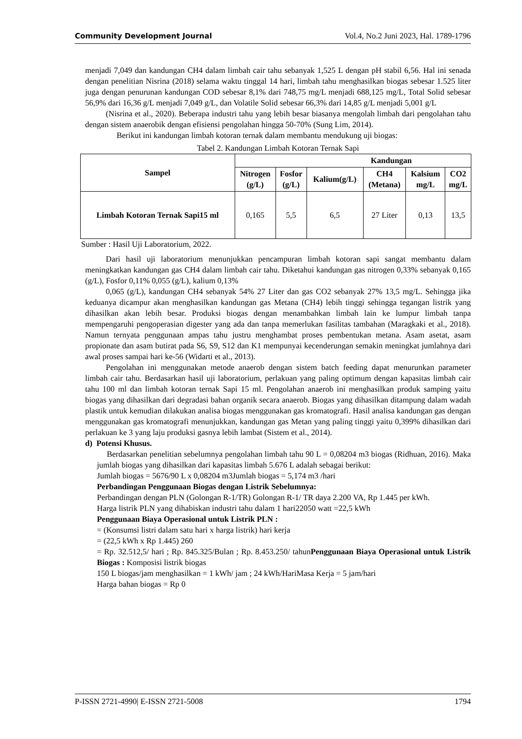Community Development Journal Vol.4, No.2 Juni 2023, Hal. 1789-1796
menjadi 7,049 dan kandungan CH4 dalam limbah cair tahu sebanyak 1,525 L dengan pH stabil 6,56. Hal ini senada dengan penelitian Nisrina (2018) selama waktu tinggal 14 hari, limbah tahu menghasilkan biogas sebesar 1.525 liter juga dengan penurunan kandungan COD sebesar 8,1% dari 748,75 mg/L menjadi 688,125 mg/L, Total Solid sebesar 56,9% dari 16,36 g/L menjadi 7,049 g/L, dan Volatile Solid sebesar 66,3% dari 14,85 g/L menjadi 5,001 g/L
(Nisrina et al., 2020). Beberapa industri tahu yang lebih besar biasanya mengolah limbah dari pengolahan tahu dengan sistem anaerobik dengan efisiensi pengolahan hingga 50-70% (Sung Lim, 2014).
Berikut ini kandungan limbah kotoran ternak dalam membantu mendukung uji biogas:
Tabel 2. Kandungan Limbah Kotoran Ternak Sapi
| Sampel | Kandungan | | | | | |
| --- | --- | --- | --- | --- | --- | --- |
| | Nitrogen (g/L) | Fosfor (g/L) | Kalium(g/L) | CH4 (Metana) | Kalsium mg/L | CO2 mg/L |
| Limbah Kotoran Ternak Sapi15 ml | 0,165 | 5,5 | 6,5 | 27 Liter | 0,13 | 13,5 |
Sumber : Hasil Uji Laboratorium, 2022.
Dari hasil uji laboratorium menunjukkan pencampuran limbah kotoran sapi sangat membantu dalam meningkatkan kandungan gas CH4 dalam limbah cair tahu. Diketahui kandungan gas nitrogen 0,33% sebanyak 0,165 (g/L), Fosfor 0,11% 0,055 (g/L), kalium 0,13%
0,065 (g/L), kandungan CH4 sebanyak 54% 27 Liter dan gas CO2 sebanyak 27% 13,5 mg/L. Sehingga jika keduanya dicampur akan menghasilkan kandungan gas Metana (CH4) lebih tinggi sehingga tegangan listrik yang dihasilkan akan lebih besar. Produksi biogas dengan menambahkan limbah lain ke lumpur limbah tanpa mempengaruhi pengoperasian digester yang ada dan tanpa memerlukan fasilitas tambahan (Maragkaki et al., 2018). Namun ternyata penggunaan ampas tahu justru menghambat proses pembentukan metana. Asam asetat, asam propionate dan asam butirat pada S6, S9, S12 dan K1 mempunyai kecenderungan semakin meningkat jumlahnya dari awal proses sampai hari ke-56 (Widarti et al., 2013).
Pengolahan ini menggunakan metode anaerob dengan sistem batch feeding dapat menurunkan parameter limbah cair tahu. Berdasarkan hasil uji laboratorium, perlakuan yang paling optimum dengan kapasitas limbah cair tahu 100 ml dan limbah kotoran ternak Sapi 15 ml. Pengolahan anaerob ini menghasilkan produk samping yaitu biogas yang dihasilkan dari degradasi bahan organik secara anaerob. Biogas yang dihasilkan ditampung dalam wadah plastik untuk kemudian dilakukan analisa biogas menggunakan gas kromatografi. Hasil analisa kandungan gas dengan menggunakan gas kromatografi menunjukkan, kandungan gas Metan yang paling tinggi yaitu 0,399% dihasilkan dari perlakuan ke 3 yang laju produksi gasnya lebih lambat (Sistem et al., 2014).
d) Potensi Khusus.
Berdasarkan penelitian sebelumnya pengolahan limbah tahu 90 L = 0,08204 m3 biogas (Ridhuan, 2016). Maka jumlah biogas yang dihasilkan dari kapasitas limbah 5.676 L adalah sebagai berikut:
Jumlah biogas = 5676/90 L x 0,08204 m3Jumlah biogas = 5,174 m3 /hari
Perbandingan Penggunaan Biogas dengan Listrik Sebelumnya:
Perbandingan dengan PLN (Golongan R-1/TR) Golongan R-1/ TR daya 2.200 VA, Rp 1.445 per kWh.
Harga listrik PLN yang dihabiskan industri tahu dalam 1 hari22050 watt =22,5 kWh
Penggunaan Biaya Operasional untuk Listrik PLN :
= (Konsumsi listri dalam satu hari x harga listrik) hari kerja
= (22,5 kWh x Rp 1.445) 260
= Rp. 32.512,5/ hari ; Rp. 845.325/Bulan ; Rp. 8.453.250/ tahunPenggunaan Biaya Operasional untuk Listrik Biogas : Komposisi listrik biogas
150 L biogas/jam menghasilkan = 1 kWh/ jam ; 24 kWh/HariMasa Kerja = 5 jam/hari
Harga bahan biogas = Rp 0
P-ISSN 2721-4990| E-ISSN 2721-5008 1794